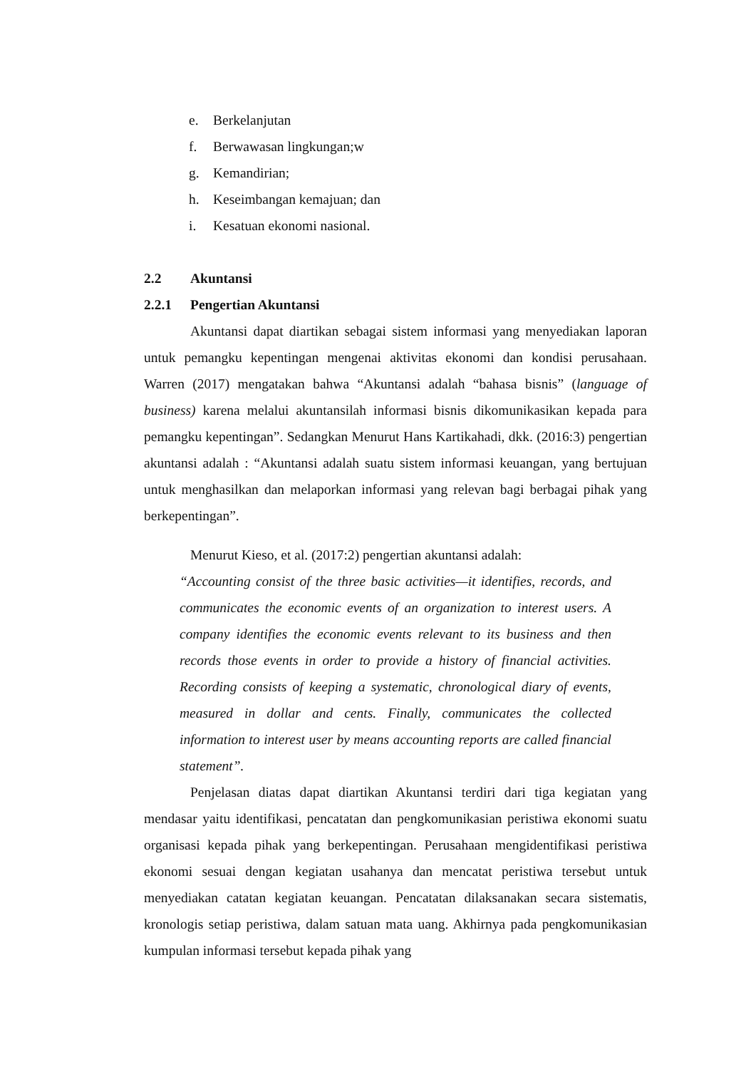e. Berkelanjutan
f. Berwawasan lingkungan;w
g. Kemandirian;
h. Keseimbangan kemajuan; dan
i. Kesatuan ekonomi nasional.
2.2 Akuntansi
2.2.1 Pengertian Akuntansi
Akuntansi dapat diartikan sebagai sistem informasi yang menyediakan laporan untuk pemangku kepentingan mengenai aktivitas ekonomi dan kondisi perusahaan. Warren (2017) mengatakan bahwa “Akuntansi adalah “bahasa bisnis” (language of business) karena melalui akuntansilah informasi bisnis dikomunikasikan kepada para pemangku kepentingan”. Sedangkan Menurut Hans Kartikahadi, dkk. (2016:3) pengertian akuntansi adalah : “Akuntansi adalah suatu sistem informasi keuangan, yang bertujuan untuk menghasilkan dan melaporkan informasi yang relevan bagi berbagai pihak yang berkepentingan”.
Menurut Kieso, et al. (2017:2) pengertian akuntansi adalah:
“Accounting consist of the three basic activities—it identifies, records, and communicates the economic events of an organization to interest users. A company identifies the economic events relevant to its business and then records those events in order to provide a history of financial activities. Recording consists of keeping a systematic, chronological diary of events, measured in dollar and cents. Finally, communicates the collected information to interest user by means accounting reports are called financial statement”.
Penjelasan diatas dapat diartikan Akuntansi terdiri dari tiga kegiatan yang mendasar yaitu identifikasi, pencatatan dan pengkomunikasian peristiwa ekonomi suatu organisasi kepada pihak yang berkepentingan. Perusahaan mengidentifikasi peristiwa ekonomi sesuai dengan kegiatan usahanya dan mencatat peristiwa tersebut untuk menyediakan catatan kegiatan keuangan. Pencatatan dilaksanakan secara sistematis, kronologis setiap peristiwa, dalam satuan mata uang. Akhirnya pada pengkomunikasian kumpulan informasi tersebut kepada pihak yang